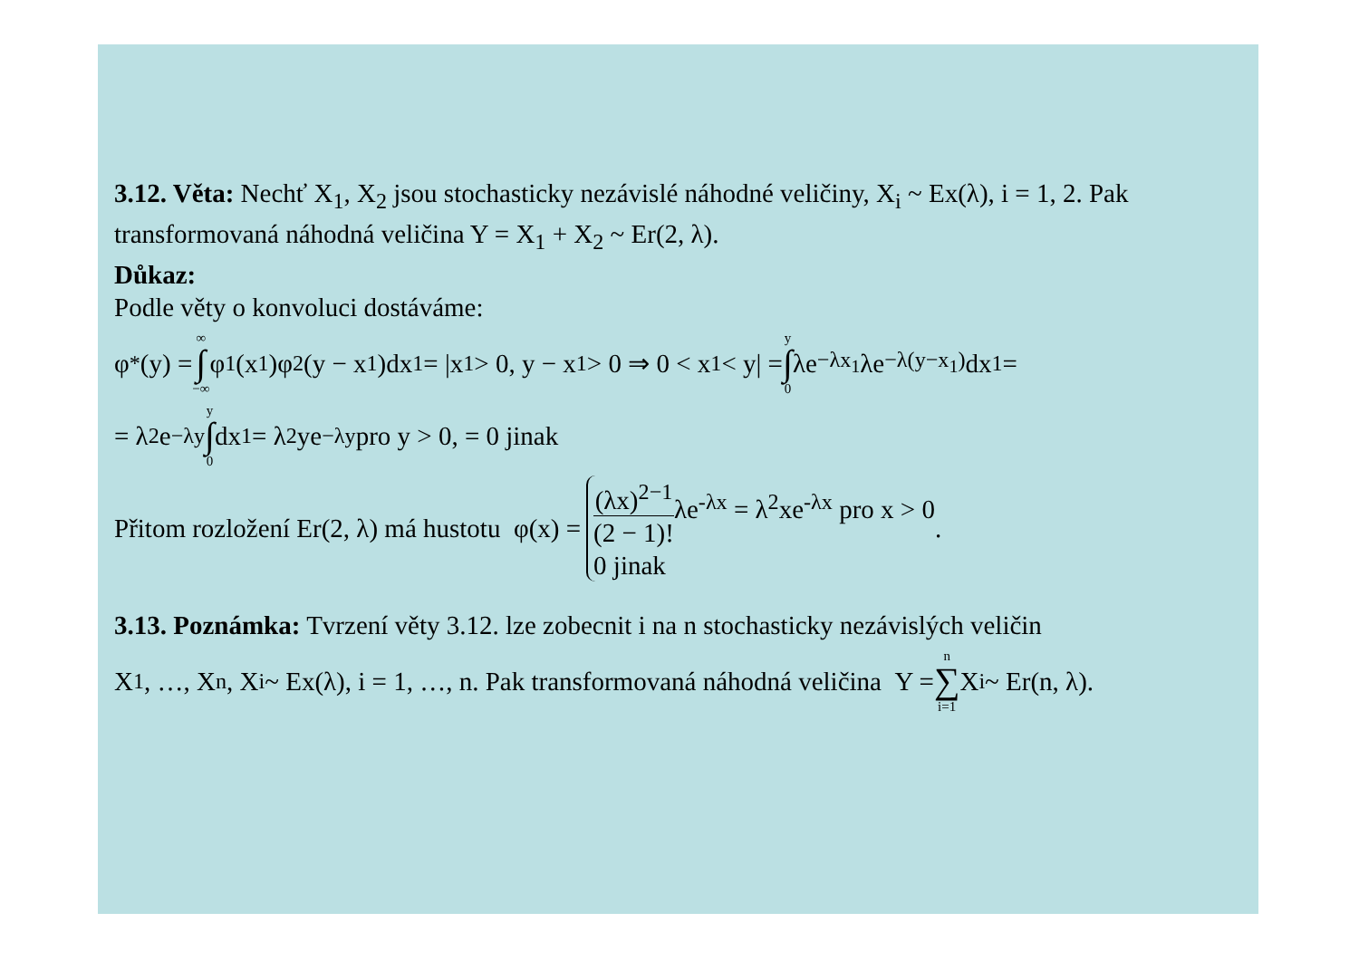3.12. Věta: Nechť X<sub>1</sub>, X<sub>2</sub> jsou stochasticky nezávislé náhodné veličiny, X<sub>i</sub> ~ Ex(λ), i = 1, 2. Pak transformovaná náhodná veličina Y = X<sub>1</sub> + X<sub>2</sub> ~ Er(2, λ).
Důkaz:
Podle věty o konvoluci dostáváme:
φ<sub>*</sub>(y) = ∞ ∫ −∞ φ<sub>1</sub>(x<sub>1</sub>)φ<sub>2</sub>(y − x<sub>1</sub>)dx<sub>1</sub> = |x<sub>1</sub> > 0, y − x<sub>1</sub> > 0 ⇒ 0 < x<sub>1</sub> < y| = y ∫ 0 λe<sup>−λx<sub>1</sub></sup>λe<sup>−λ(y−x<sub>1</sub>)</sup>dx<sub>1</sub> =
= λ<sup>2</sup>e<sup>−λy</sup> y ∫ 0 dx<sub>1</sub> = λ<sup>2</sup>ye<sup>−λy</sup> pro y > 0, = 0 jinak
Přitom rozložení Er(2, λ) má hustotu φ(x) = (λx)<sup>2−1</sup> (2 − 1)!λe<sup>-λx</sup> = λ<sup>2</sup>xe<sup>-λx</sup> pro x > 0 0 jinak .
3.13. Poznámka: Tvrzení věty 3.12. lze zobecnit i na n stochasticky nezávislých veličin
X<sub>1</sub>, …, X<sub>n</sub>, X<sub>i</sub> ~ Ex(λ), i = 1, …, n. Pak transformovaná náhodná veličina Y = n ∑ i=1 X<sub>i</sub> ~ Er(n, λ).